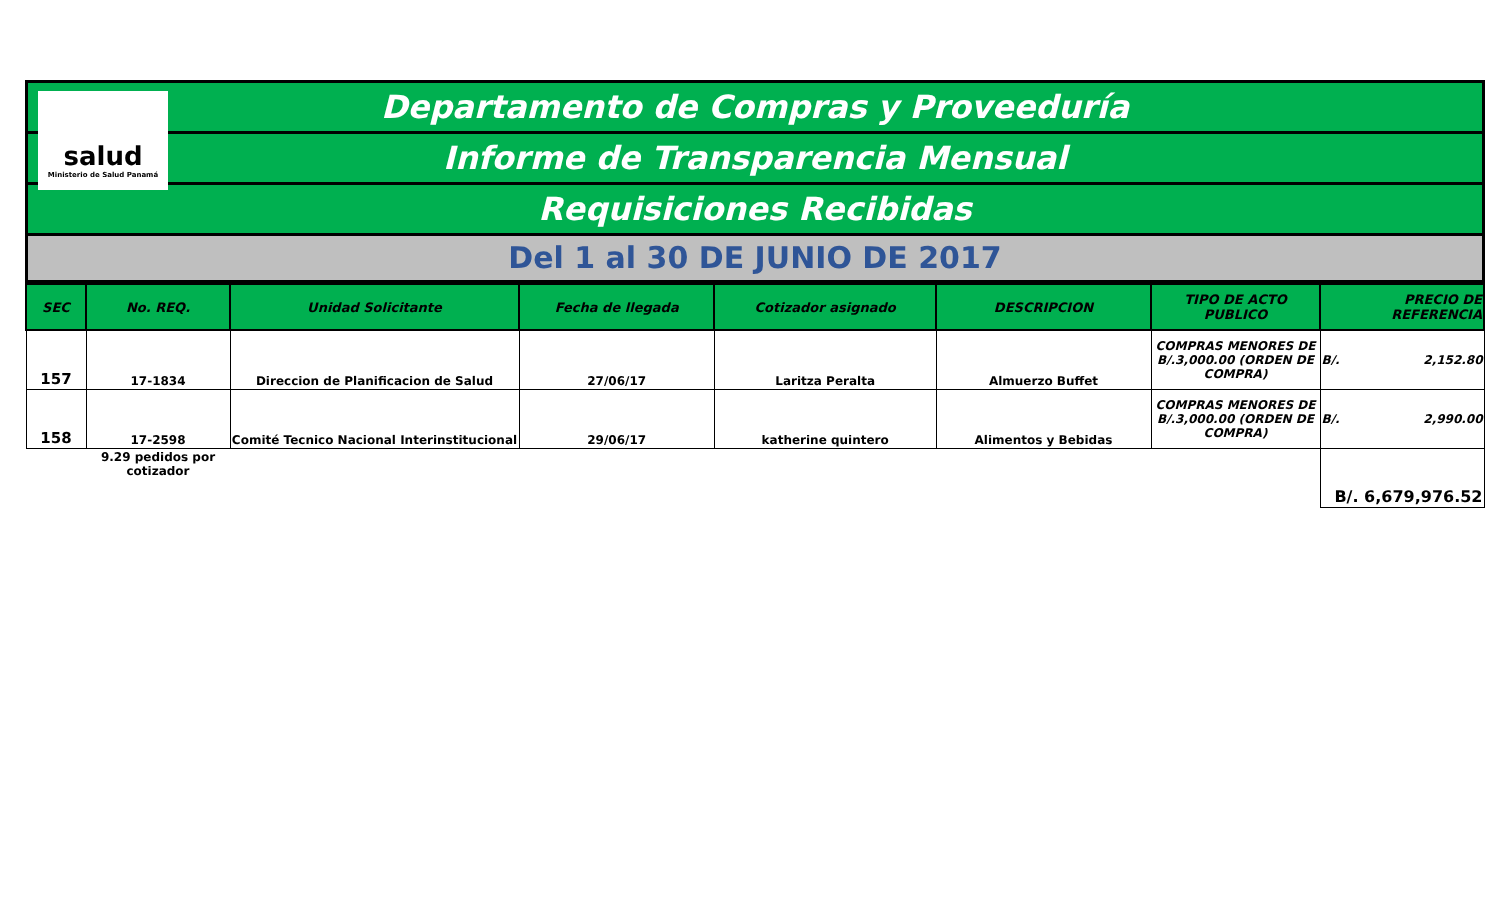salud
Ministerio de Salud Panamá
Departamento de Compras y Proveeduría
Informe de Transparencia Mensual
Requisiciones Recibidas
Del 1 al 30 DE JUNIO DE 2017
| SEC | No. REQ. | Unidad Solicitante | Fecha de llegada | Cotizador asignado | DESCRIPCION | TIPO DE ACTO PUBLICO | PRECIO DE REFERENCIA |
| --- | --- | --- | --- | --- | --- | --- | --- |
| 157 | 17-1834 | Direccion de Planificacion de Salud | 27/06/17 | Laritza Peralta | Almuerzo Buffet | COMPRAS MENORES DE B/.3,000.00 (ORDEN DE COMPRA) | B/. 2,152.80 |
| 158 | 17-2598 | Comité Tecnico Nacional Interinstitucional | 29/06/17 | katherine quintero | Alimentos y Bebidas | COMPRAS MENORES DE B/.3,000.00 (ORDEN DE COMPRA) | B/. 2,990.00 |
| | 9.29 pedidos por cotizador | | | | | | B/. 6,679,976.52 |